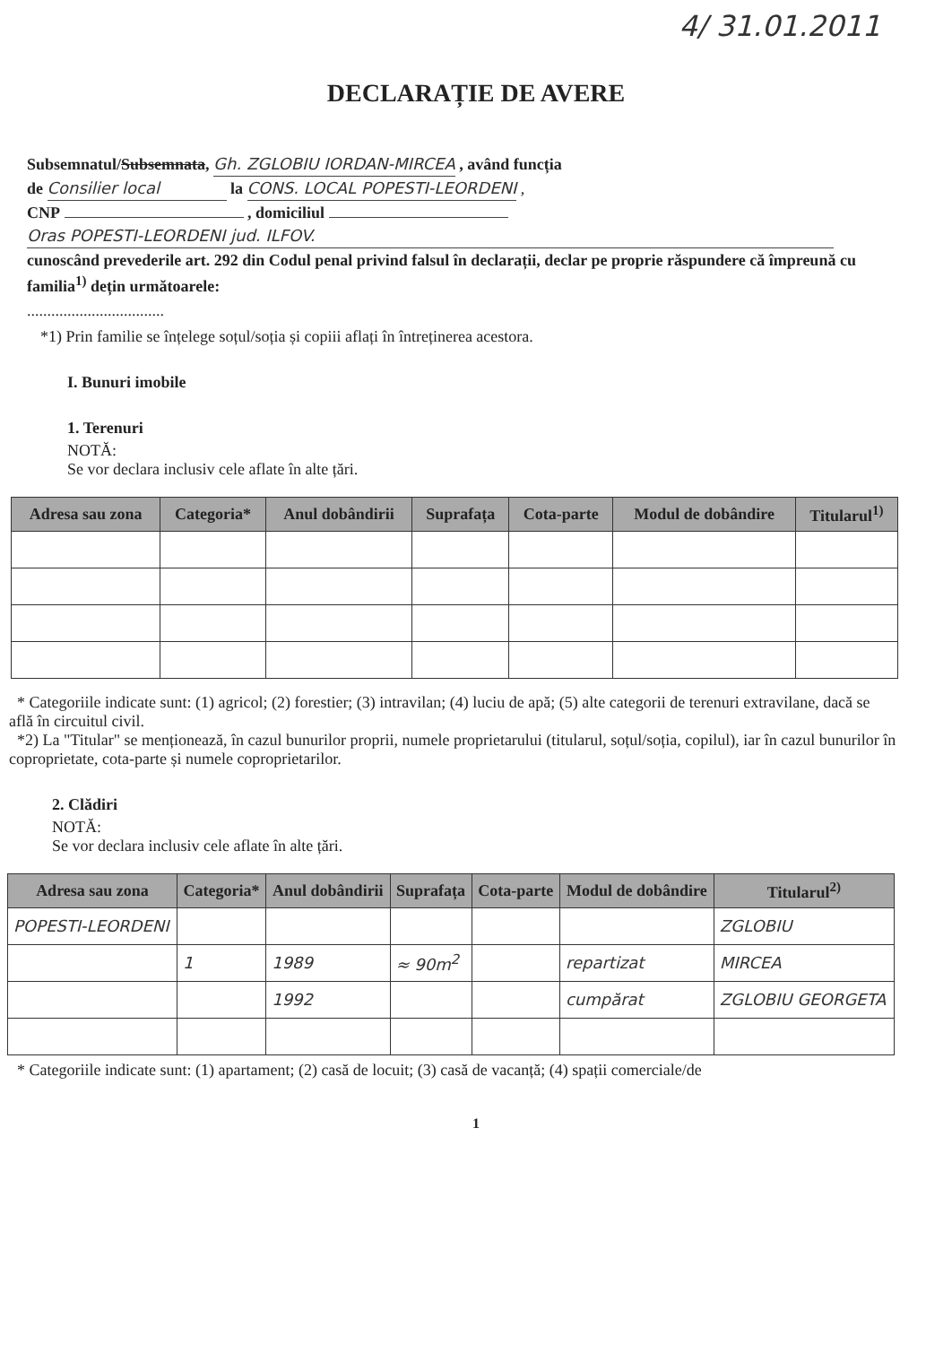4/ 31.01.2011
DECLARAȚIE DE AVERE
Subsemnatul/Subsemnata, Gh. ZGLOBIU IORDAN-MIRCEA , având funcția
de Consilier local la CONS. LOCAL POPESTI-LEORDENI ,
CNP , domiciliul
Oras POPESTI-LEORDENI jud. ILFOV.
cunoscând prevederile art. 292 din Codul penal privind falsul în declarații, declar pe proprie răspundere că împreună cu familia<sup>1)</sup> dețin următoarele:
..................................
*1) Prin familie se înțelege soțul/soția și copiii aflați în întreținerea acestora.
I. Bunuri imobile
1. Terenuri
NOTĂ:
Se vor declara inclusiv cele aflate în alte țări.
| Adresa sau zona | Categoria* | Anul dobândirii | Suprafața | Cota-parte | Modul de dobândire | Titularul<sup>1)</sup> |
| --- | --- | --- | --- | --- | --- | --- |
* Categoriile indicate sunt: (1) agricol; (2) forestier; (3) intravilan; (4) luciu de apă; (5) alte categorii de terenuri extravilane, dacă se află în circuitul civil.
*2) La "Titular" se menționează, în cazul bunurilor proprii, numele proprietarului (titularul, soțul/soția, copilul), iar în cazul bunurilor în coproprietate, cota-parte și numele coproprietarilor.
2. Clădiri
NOTĂ:
Se vor declara inclusiv cele aflate în alte țări.
| Adresa sau zona | Categoria* | Anul dobândirii | Suprafața | Cota-parte | Modul de dobândire | Titularul<sup>2)</sup> |
| --- | --- | --- | --- | --- | --- | --- |
| POPESTI-LEORDENI | | | | | | ZGLOBIU |
| | 1 | 1989 | ≈ 90m<sup>2</sup> | | repartizat | MIRCEA |
| | | 1992 | | | cumpărat | ZGLOBIU GEORGETA |
* Categoriile indicate sunt: (1) apartament; (2) casă de locuit; (3) casă de vacanță; (4) spații comerciale/de
1